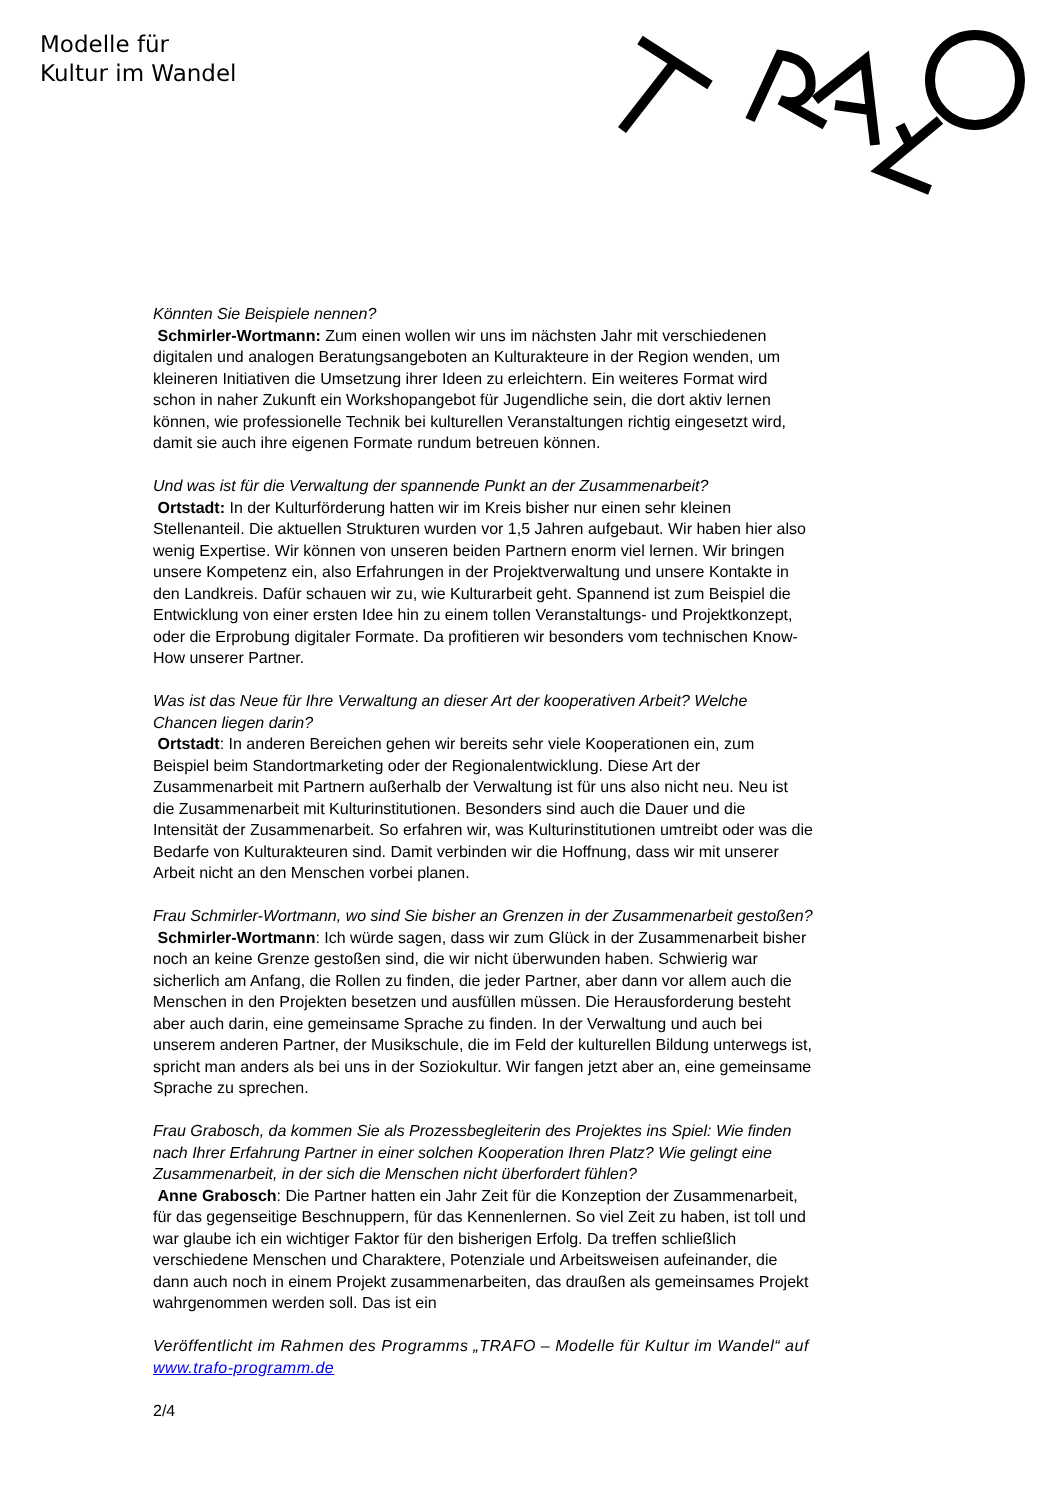Modelle für
Kultur im Wandel
Könnten Sie Beispiele nennen?
Schmirler-Wortmann: Zum einen wollen wir uns im nächsten Jahr mit verschiedenen digitalen und analogen Beratungsangeboten an Kulturakteure in der Region wenden, um kleineren Initiativen die Umsetzung ihrer Ideen zu erleichtern. Ein weiteres Format wird schon in naher Zukunft ein Workshopangebot für Jugendliche sein, die dort aktiv lernen können, wie professionelle Technik bei kulturellen Veranstaltungen richtig eingesetzt wird, damit sie auch ihre eigenen Formate rundum betreuen können.
Und was ist für die Verwaltung der spannende Punkt an der Zusammenarbeit?
Ortstadt: In der Kulturförderung hatten wir im Kreis bisher nur einen sehr kleinen Stellenanteil. Die aktuellen Strukturen wurden vor 1,5 Jahren aufgebaut. Wir haben hier also wenig Expertise. Wir können von unseren beiden Partnern enorm viel lernen. Wir bringen unsere Kompetenz ein, also Erfahrungen in der Projektverwaltung und unsere Kontakte in den Landkreis. Dafür schauen wir zu, wie Kulturarbeit geht. Spannend ist zum Beispiel die Entwicklung von einer ersten Idee hin zu einem tollen Veranstaltungs- und Projektkonzept, oder die Erprobung digitaler Formate. Da profitieren wir besonders vom technischen Know-How unserer Partner.
Was ist das Neue für Ihre Verwaltung an dieser Art der kooperativen Arbeit? Welche Chancen liegen darin?
Ortstadt: In anderen Bereichen gehen wir bereits sehr viele Kooperationen ein, zum Beispiel beim Standortmarketing oder der Regionalentwicklung. Diese Art der Zusammenarbeit mit Partnern außerhalb der Verwaltung ist für uns also nicht neu. Neu ist die Zusammenarbeit mit Kulturinstitutionen. Besonders sind auch die Dauer und die Intensität der Zusammenarbeit. So erfahren wir, was Kulturinstitutionen umtreibt oder was die Bedarfe von Kulturakteuren sind. Damit verbinden wir die Hoffnung, dass wir mit unserer Arbeit nicht an den Menschen vorbei planen.
Frau Schmirler-Wortmann, wo sind Sie bisher an Grenzen in der Zusammenarbeit gestoßen?
Schmirler-Wortmann: Ich würde sagen, dass wir zum Glück in der Zusammenarbeit bisher noch an keine Grenze gestoßen sind, die wir nicht überwunden haben. Schwierig war sicherlich am Anfang, die Rollen zu finden, die jeder Partner, aber dann vor allem auch die Menschen in den Projekten besetzen und ausfüllen müssen. Die Herausforderung besteht aber auch darin, eine gemeinsame Sprache zu finden. In der Verwaltung und auch bei unserem anderen Partner, der Musikschule, die im Feld der kulturellen Bildung unterwegs ist, spricht man anders als bei uns in der Soziokultur. Wir fangen jetzt aber an, eine gemeinsame Sprache zu sprechen.
Frau Grabosch, da kommen Sie als Prozessbegleiterin des Projektes ins Spiel: Wie finden nach Ihrer Erfahrung Partner in einer solchen Kooperation Ihren Platz? Wie gelingt eine Zusammenarbeit, in der sich die Menschen nicht überfordert fühlen?
Anne Grabosch: Die Partner hatten ein Jahr Zeit für die Konzeption der Zusammenarbeit, für das gegenseitige Beschnuppern, für das Kennenlernen. So viel Zeit zu haben, ist toll und war glaube ich ein wichtiger Faktor für den bisherigen Erfolg. Da treffen schließlich verschiedene Menschen und Charaktere, Potenziale und Arbeitsweisen aufeinander, die dann auch noch in einem Projekt zusammenarbeiten, das draußen als gemeinsames Projekt wahrgenommen werden soll. Das ist ein
Veröffentlicht im Rahmen des Programms „TRAFO – Modelle für Kultur im Wandel“ auf www.trafo-programm.de
2/4